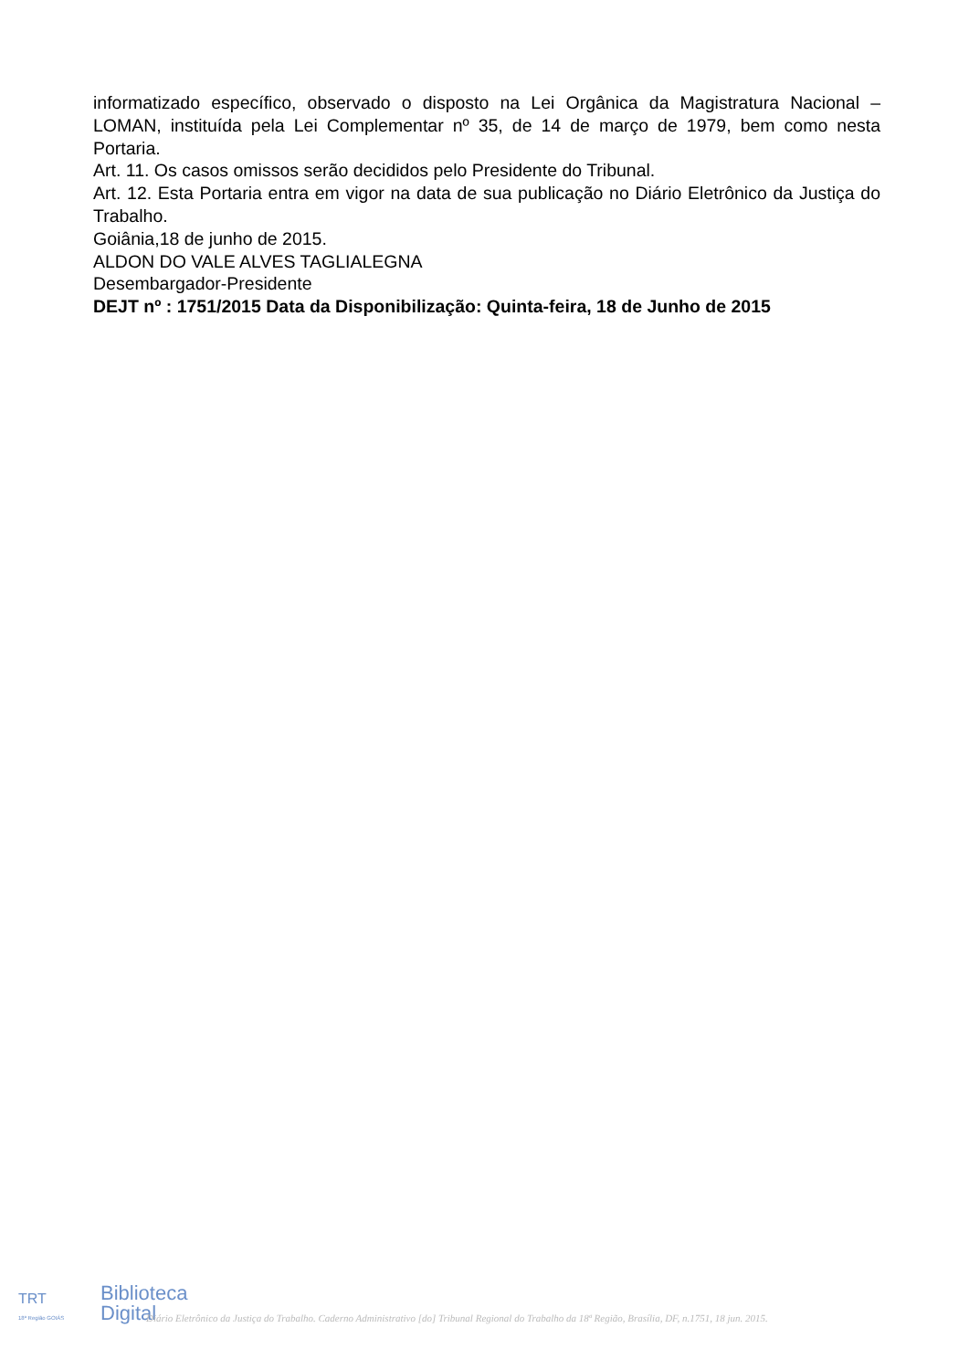informatizado específico, observado o disposto na Lei Orgânica da Magistratura Nacional – LOMAN, instituída pela Lei Complementar nº 35, de 14 de março de 1979, bem como nesta Portaria.
Art. 11. Os casos omissos serão decididos pelo Presidente do Tribunal.
Art. 12. Esta Portaria entra em vigor na data de sua publicação no Diário Eletrônico da Justiça do Trabalho.
Goiânia,18 de junho de 2015.
ALDON DO VALE ALVES TAGLIALEGNA
Desembargador-Presidente
DEJT nº : 1751/2015 Data da Disponibilização: Quinta-feira, 18 de Junho de 2015
TRT
18ª Região GOIÁS
Biblioteca
Digital
Diário Eletrônico da Justiça do Trabalho. Caderno Administrativo [do] Tribunal Regional do Trabalho da 18ª Região, Brasília, DF, n.1751, 18 jun. 2015.